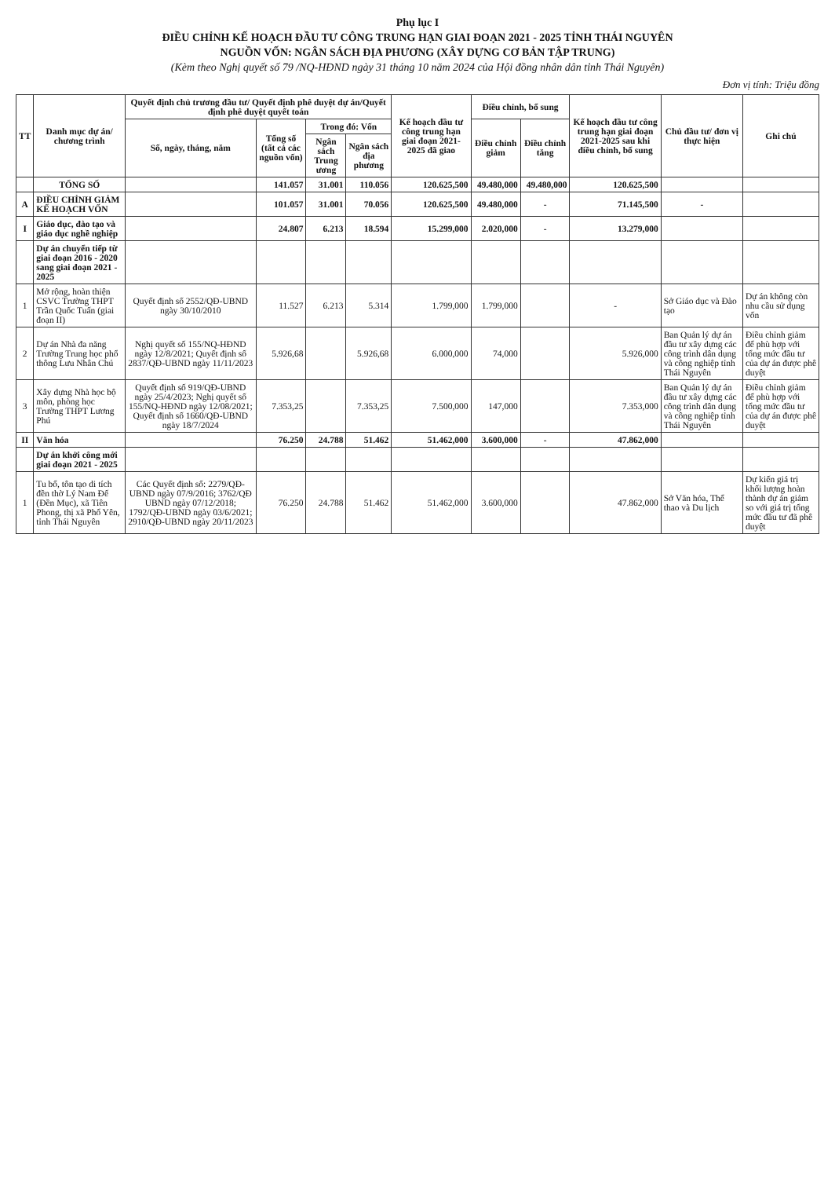Phụ lục I
ĐIỀU CHỈNH KẾ HOẠCH ĐẦU TƯ CÔNG TRUNG HẠN GIAI ĐOẠN 2021 - 2025 TỈNH THÁI NGUYÊN
NGUỒN VỐN: NGÂN SÁCH ĐỊA PHƯƠNG (XÂY DỰNG CƠ BẢN TẬP TRUNG)
(Kèm theo Nghị quyết số 79 /NQ-HĐND ngày 31 tháng 10 năm 2024 của Hội đồng nhân dân tỉnh Thái Nguyên)
Đơn vị tính: Triệu đồng
| TT | Danh mục dự án/ chương trình | Quyết định chủ trương đầu tư/ Quyết định phê duyệt dự án/Quyết định phê duyệt quyết toán | | | | Kế hoạch đầu tư công trung hạn giai đoạn 2021-2025 đã giao | Điều chỉnh, bổ sung | | Kế hoạch đầu tư công trung hạn giai đoạn 2021-2025 sau khi điều chỉnh, bổ sung | Chủ đầu tư/ đơn vị thực hiện | Ghi chú |
| --- | --- | --- | --- | --- | --- | --- | --- | --- | --- | --- | --- |
| | | Số, ngày, tháng, năm | Tổng số (tất cả các nguồn vốn) | Trong đó: Vốn | | | Điều chỉnh giảm | Điều chỉnh tăng | | | |
| | | | | Ngân sách Trung ương | Ngân sách địa phương | | | | | | |
| | TỔNG SỐ | | 141.057 | 31.001 | 110.056 | 120.625,500 | 49.480,000 | 49.480,000 | 120.625,500 | | |
| A | ĐIỀU CHỈNH GIẢM KẾ HOẠCH VỐN | | 101.057 | 31.001 | 70.056 | 120.625,500 | 49.480,000 | - | 71.145,500 | - | |
| I | Giáo dục, đào tạo và giáo dục nghề nghiệp | | 24.807 | 6.213 | 18.594 | 15.299,000 | 2.020,000 | - | 13.279,000 | | |
| | Dự án chuyển tiếp từ giai đoạn 2016 - 2020 sang giai đoạn 2021 - 2025 | | | | | | | | | | |
| 1 | Mở rộng, hoàn thiện CSVC Trường THPT Trần Quốc Tuấn (giai đoạn II) | Quyết định số 2552/QĐ-UBND ngày 30/10/2010 | 11.527 | 6.213 | 5.314 | 1.799,000 | 1.799,000 | | - | Sở Giáo dục và Đào tạo | Dự án không còn nhu cầu sử dụng vốn |
| 2 | Dự án Nhà đa năng Trường Trung học phổ thông Lưu Nhân Chú | Nghị quyết số 155/NQ-HĐND ngày 12/8/2021; Quyết định số 2837/QĐ-UBND ngày 11/11/2023 | 5.926,68 | | 5.926,68 | 6.000,000 | 74,000 | | 5.926,000 | Ban Quản lý dự án đầu tư xây dựng các công trình dân dụng và công nghiệp tỉnh Thái Nguyên | Điều chỉnh giảm để phù hợp với tổng mức đầu tư của dự án được phê duyệt |
| 3 | Xây dựng Nhà học bộ môn, phòng học Trường THPT Lương Phú | Quyết định số 919/QĐ-UBND ngày 25/4/2023; Nghị quyết số 155/NQ-HĐND ngày 12/08/2021; Quyết định số 1660/QĐ-UBND ngày 18/7/2024 | 7.353,25 | | 7.353,25 | 7.500,000 | 147,000 | | 7.353,000 | Ban Quản lý dự án đầu tư xây dựng các công trình dân dụng và công nghiệp tỉnh Thái Nguyên | Điều chỉnh giảm để phù hợp với tổng mức đầu tư của dự án được phê duyệt |
| II | Văn hóa | | 76.250 | 24.788 | 51.462 | 51.462,000 | 3.600,000 | - | 47.862,000 | | |
| | Dự án khởi công mới giai đoạn 2021 - 2025 | | | | | | | | | | |
| 1 | Tu bổ, tôn tạo di tích đền thờ Lý Nam Đế (Đền Mục), xã Tiên Phong, thị xã Phổ Yên, tỉnh Thái Nguyên | Các Quyết định số: 2279/QĐ-UBND ngày 07/9/2016; 3762/QĐ UBND ngày 07/12/2018; 1792/QĐ-UBND ngày 03/6/2021; 2910/QĐ-UBND ngày 20/11/2023 | 76.250 | 24.788 | 51.462 | 51.462,000 | 3.600,000 | | 47.862,000 | Sở Văn hóa, Thể thao và Du lịch | Dự kiến giá trị khối lượng hoàn thành dự án giảm so với giá trị tổng mức đầu tư đã phê duyệt |